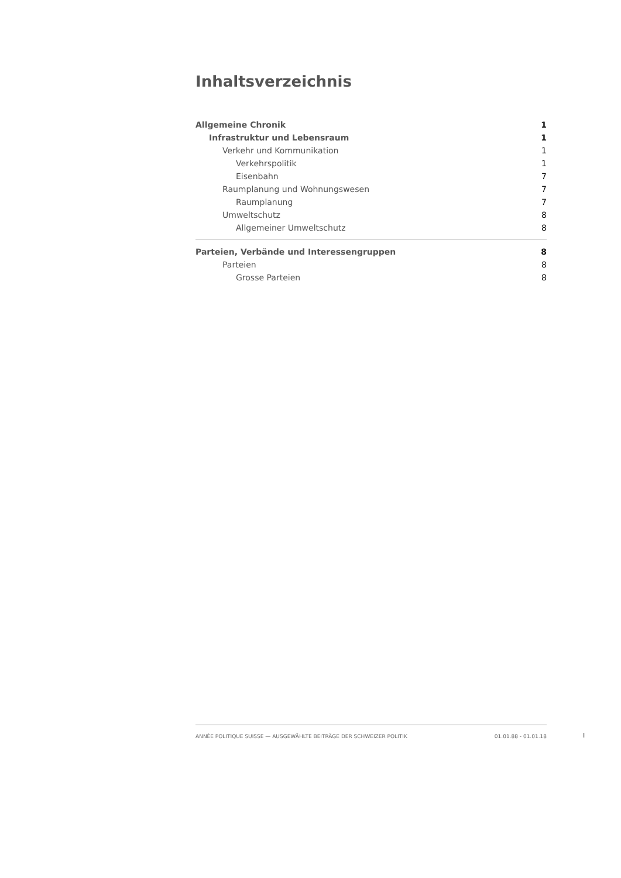Inhaltsverzeichnis
Allgemeine Chronik 1
Infrastruktur und Lebensraum 1
Verkehr und Kommunikation 1
Verkehrspolitik 1
Eisenbahn 7
Raumplanung und Wohnungswesen 7
Raumplanung 7
Umweltschutz 8
Allgemeiner Umweltschutz 8
Parteien, Verbände und Interessengruppen 8
Parteien 8
Grosse Parteien 8
ANNÉE POLITIQUE SUISSE — AUSGEWÄHLTE BEITRÄGE DER SCHWEIZER POLITIK 01.01.88 - 01.01.18
I